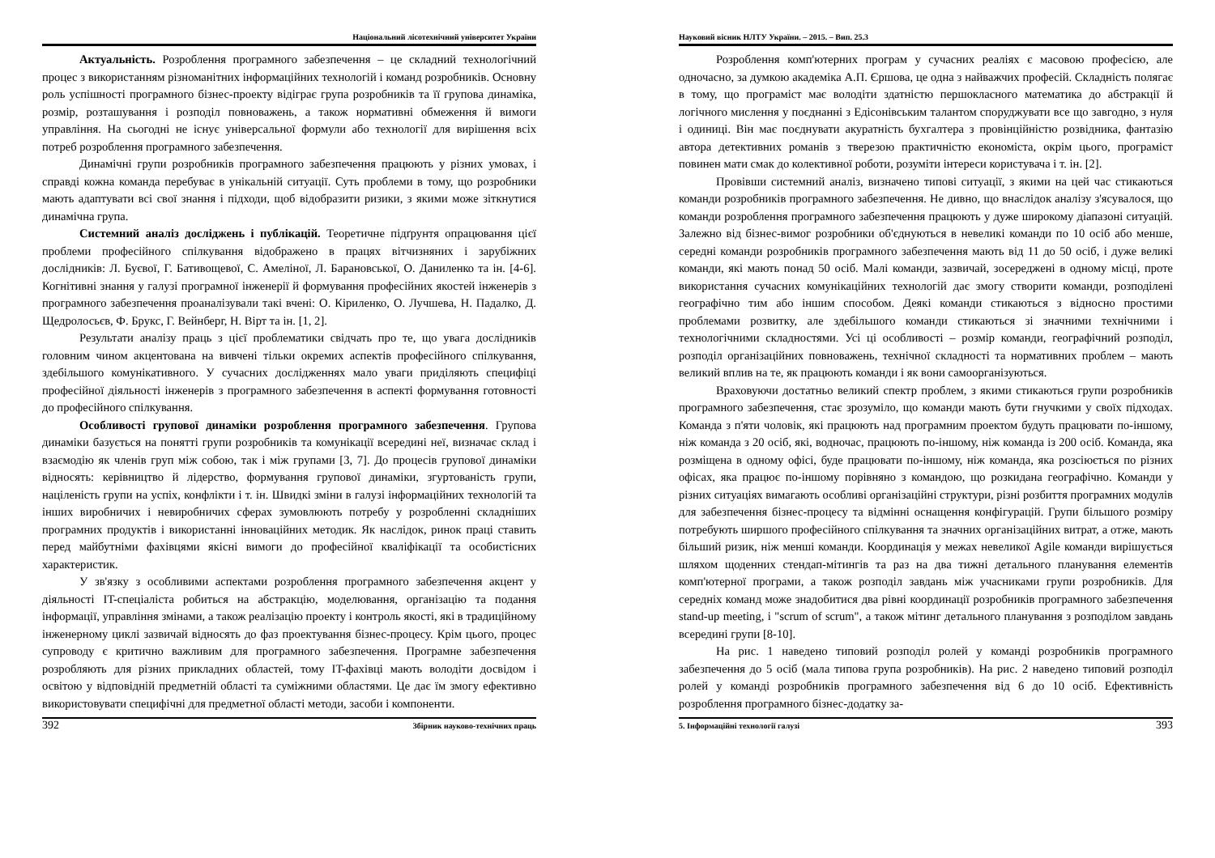Національний лісотехнічний університет України
Актуальність. Розроблення програмного забезпечення – це складний технологічний процес з використанням різноманітних інформаційних технологій і команд розробників. Основну роль успішності програмного бізнес-проекту відіграє група розробників та її групова динаміка, розмір, розташування і розподіл повноважень, а також нормативні обмеження й вимоги управління. На сьогодні не існує універсальної формули або технології для вирішення всіх потреб розроблення програмного забезпечення.
Динамічні групи розробників програмного забезпечення працюють у різних умовах, і справді кожна команда перебуває в унікальній ситуації. Суть проблеми в тому, що розробники мають адаптувати всі свої знання і підходи, щоб відобразити ризики, з якими може зіткнутися динамічна група.
Системний аналіз досліджень і публікацій. Теоретичне підґрунтя опрацювання цієї проблеми професійного спілкування відображено в працях вітчизняних і зарубіжних дослідників: Л. Буєвої, Г. Бативощевої, С. Амеліної, Л. Барановської, О. Даниленко та ін. [4-6]. Когнітивні знання у галузі програмної інженерії й формування професійних якостей інженерів з програмного забезпечення проаналізували такі вчені: О. Кіриленко, О. Лучшева, Н. Падалко, Д. Щедролосьєв, Ф. Брукс, Г. Вейнберг, Н. Вірт та ін. [1, 2].
Результати аналізу праць з цієї проблематики свідчать про те, що увага дослідників головним чином акцентована на вивчені тільки окремих аспектів професійного спілкування, здебільшого комунікативного. У сучасних дослідженнях мало уваги приділяють специфіці професійної діяльності інженерів з програмного забезпечення в аспекті формування готовності до професійного спілкування.
Особливості групової динаміки розроблення програмного забезпечення. Групова динаміки базується на понятті групи розробників та комунікації всередині неї, визначає склад і взаємодію як членів груп між собою, так і між групами [3, 7]. До процесів групової динаміки відносять: керівництво й лідерство, формування групової динаміки, згуртованість групи, націленість групи на успіх, конфлікти і т. ін. Швидкі зміни в галузі інформаційних технологій та інших виробничих і невиробничих сферах зумовлюють потребу у розробленні складніших програмних продуктів і використанні інноваційних методик. Як наслідок, ринок праці ставить перед майбутніми фахівцями якісні вимоги до професійної кваліфікації та особистісних характеристик.
У зв'язку з особливими аспектами розроблення програмного забезпечення акцент у діяльності IT-спеціаліста робиться на абстракцію, моделювання, організацію та подання інформації, управління змінами, а також реалізацію проекту і контроль якості, які в традиційному інженерному циклі зазвичай відносять до фаз проектування бізнес-процесу. Крім цього, процес супроводу є критично важливим для програмного забезпечення. Програмне забезпечення розробляють для різних прикладних областей, тому IT-фахівці мають володіти досвідом і освітою у відповідній предметній області та суміжними областями. Це дає їм змогу ефективно використовувати специфічні для предметної області методи, засоби і компоненти.
392 Збірник науково-технічних праць
Науковий вісник НЛТУ України. – 2015. – Вип. 25.3
Розроблення комп'ютерних програм у сучасних реаліях є масовою професією, але одночасно, за думкою академіка А.П. Єршова, це одна з найважчих професій. Складність полягає в тому, що програміст має володіти здатністю першокласного математика до абстракції й логічного мислення у поєднанні з Едісонівським талантом споруджувати все що завгодно, з нуля і одиниці. Він має поєднувати акуратність бухгалтера з провінційністю розвідника, фантазію автора детективних романів з тверезою практичністю економіста, окрім цього, програміст повинен мати смак до колективної роботи, розуміти інтереси користувача і т. ін. [2].
Провівши системний аналіз, визначено типові ситуації, з якими на цей час стикаються команди розробників програмного забезпечення. Не дивно, що внаслідок аналізу з'ясувалося, що команди розроблення програмного забезпечення працюють у дуже широкому діапазоні ситуацій. Залежно від бізнес-вимог розробники об'єднуються в невеликі команди по 10 осіб або менше, середні команди розробників програмного забезпечення мають від 11 до 50 осіб, і дуже великі команди, які мають понад 50 осіб. Малі команди, зазвичай, зосереджені в одному місці, проте використання сучасних комунікаційних технологій дає змогу створити команди, розподілені географічно тим або іншим способом. Деякі команди стикаються з відносно простими проблемами розвитку, але здебільшого команди стикаються зі значними технічними і технологічними складностями. Усі ці особливості – розмір команди, географічний розподіл, розподіл організаційних повноважень, технічної складності та нормативних проблем – мають великий вплив на те, як працюють команди і як вони самоорганізуються.
Враховуючи достатньо великий спектр проблем, з якими стикаються групи розробників програмного забезпечення, стає зрозуміло, що команди мають бути гнучкими у своїх підходах. Команда з п'яти чоловік, які працюють над програмним проектом будуть працювати по-іншому, ніж команда з 20 осіб, які, водночас, працюють по-іншому, ніж команда із 200 осіб. Команда, яка розміщена в одному офісі, буде працювати по-іншому, ніж команда, яка розсіюється по різних офісах, яка працює по-іншому порівняно з командою, що розкидана географічно. Команди у різних ситуаціях вимагають особливі організаційні структури, різні розбиття програмних модулів для забезпечення бізнес-процесу та відмінні оснащення конфігурацій. Групи більшого розміру потребують ширшого професійного спілкування та значних організаційних витрат, а отже, мають більший ризик, ніж менші команди. Координація у межах невеликої Agile команди вирішується шляхом щоденних стендап-мітингів та раз на два тижні детального планування елементів комп'ютерної програми, а також розподіл завдань між учасниками групи розробників. Для середніх команд може знадобитися два рівні координації розробників програмного забезпечення stand-up meeting, і "scrum of scrum", а також мітинг детального планування з розподілом завдань всередині групи [8-10].
На рис. 1 наведено типовий розподіл ролей у команді розробників програмного забезпечення до 5 осіб (мала типова група розробників). На рис. 2 наведено типовий розподіл ролей у команді розробників програмного забезпечення від 6 до 10 осіб. Ефективність розроблення програмного бізнес-додатку за-
5. Інформаційні технології галузі 393